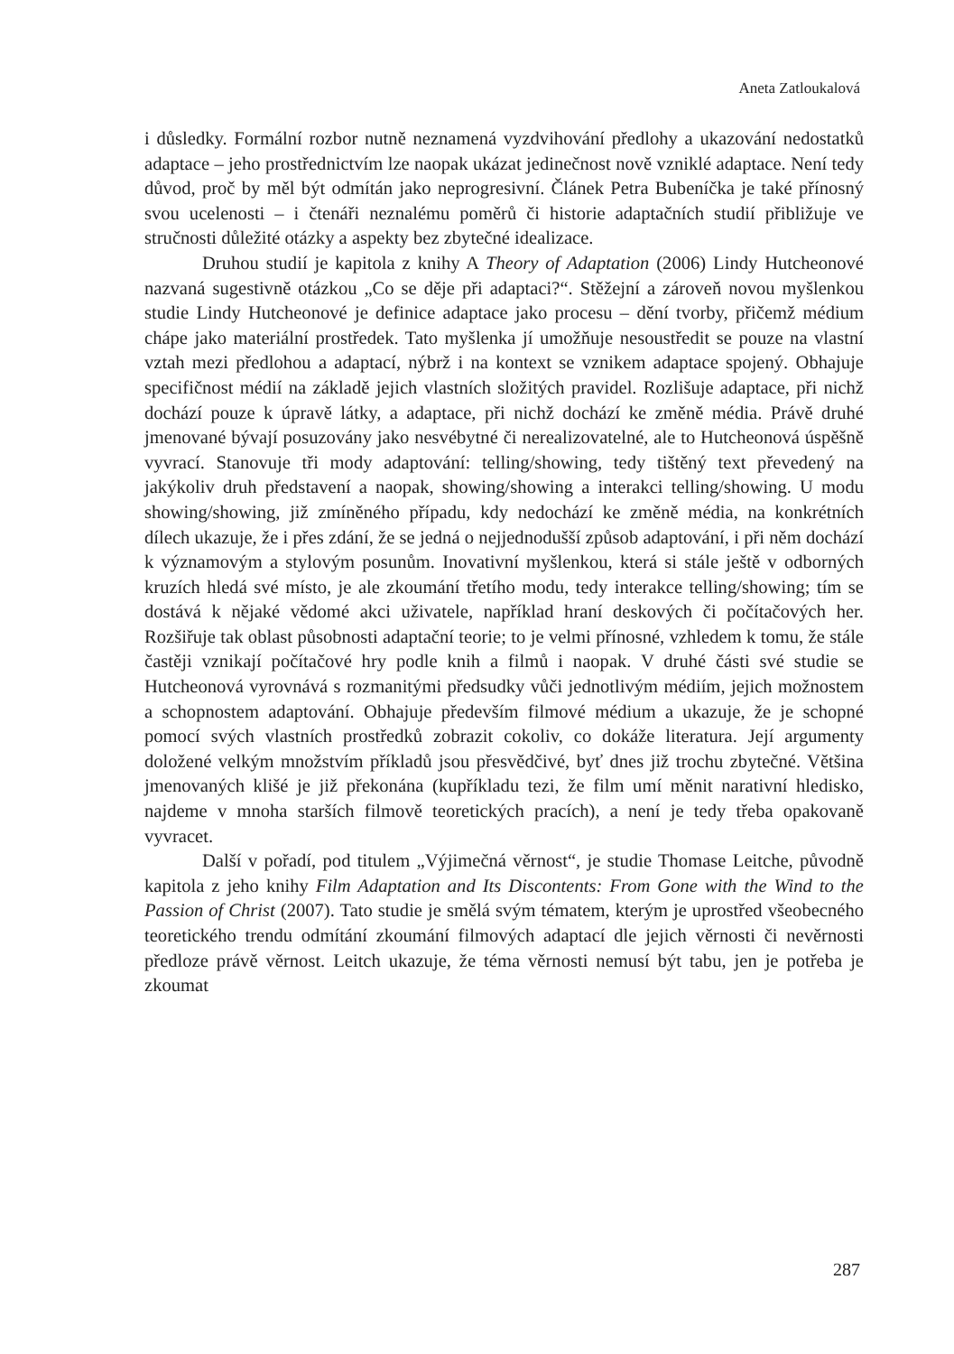Aneta Zatloukalová
i důsledky. Formální rozbor nutně neznamená vyzdvihování předlohy a ukazování nedostatků adaptace – jeho prostřednictvím lze naopak ukázat jedinečnost nově vzniklé adaptace. Není tedy důvod, proč by měl být odmítán jako neprogresivní. Článek Petra Bubeníčka je také přínosný svou ucelenosti – i čtenáři neznalému poměrů či historie adaptačních studií přibližuje ve stručnosti důležité otázky a aspekty bez zbytečné idealizace.
Druhou studií je kapitola z knihy A Theory of Adaptation (2006) Lindy Hutcheonové nazvaná sugestivně otázkou „Co se děje při adaptaci?“. Stěžejní a zároveň novou myšlenkou studie Lindy Hutcheonové je definice adaptace jako procesu – dění tvorby, přičemž médium chápe jako materiální prostředek. Tato myšlenka jí umožňuje nesoustředit se pouze na vlastní vztah mezi předlohou a adaptací, nýbrž i na kontext se vznikem adaptace spojený. Obhajuje specifičnost médií na základě jejich vlastních složitých pravidel. Rozlišuje adaptace, při nichž dochází pouze k úpravě látky, a adaptace, při nichž dochází ke změně média. Právě druhé jmenované bývají posuzovány jako nesvébytné či nerealizovatelné, ale to Hutcheonová úspěšně vyvrací. Stanovuje tři mody adaptování: telling/showing, tedy tištěný text převedený na jakýkoliv druh představení a naopak, showing/showing a interakci telling/showing. U modu showing/showing, již zmíněného případu, kdy nedochází ke změně média, na konkrétních dílech ukazuje, že i přes zdání, že se jedná o nejjednodušší způsob adaptování, i při něm dochází k významovým a stylovým posunům. Inovativní myšlenkou, která si stále ještě v odborných kruzích hledá své místo, je ale zkoumání třetího modu, tedy interakce telling/showing; tím se dostává k nějaké vědomé akci uživatele, například hraní deskových či počítačových her. Rozšiřuje tak oblast působnosti adaptační teorie; to je velmi přínosné, vzhledem k tomu, že stále častěji vznikají počítačové hry podle knih a filmů i naopak. V druhé části své studie se Hutcheonová vyrovnává s rozmanitými předsudky vůči jednotlivým médiím, jejich možnostem a schopnostem adaptování. Obhajuje především filmové médium a ukazuje, že je schopné pomocí svých vlastních prostředků zobrazit cokoliv, co dokáže literatura. Její argumenty doložené velkým množstvím příkladů jsou přesvědčivé, byť dnes již trochu zbytečné. Většina jmenovaných klišé je již překonána (kupříkladu tezi, že film umí měnit narativní hledisko, najdeme v mnoha starších filmově teoretických pracích), a není je tedy třeba opakovaně vyvracet.
Další v pořadí, pod titulem „Výjimečná věrnost“, je studie Thomase Leitche, původně kapitola z jeho knihy Film Adaptation and Its Discontents: From Gone with the Wind to the Passion of Christ (2007). Tato studie je smělá svým tématem, kterým je uprostřed všeobecného teoretického trendu odmítání zkoumání filmových adaptací dle jejich věrnosti či nevěrnosti předloze právě věrnost. Leitch ukazuje, že téma věrnosti nemusí být tabu, jen je potřeba je zkoumat
287